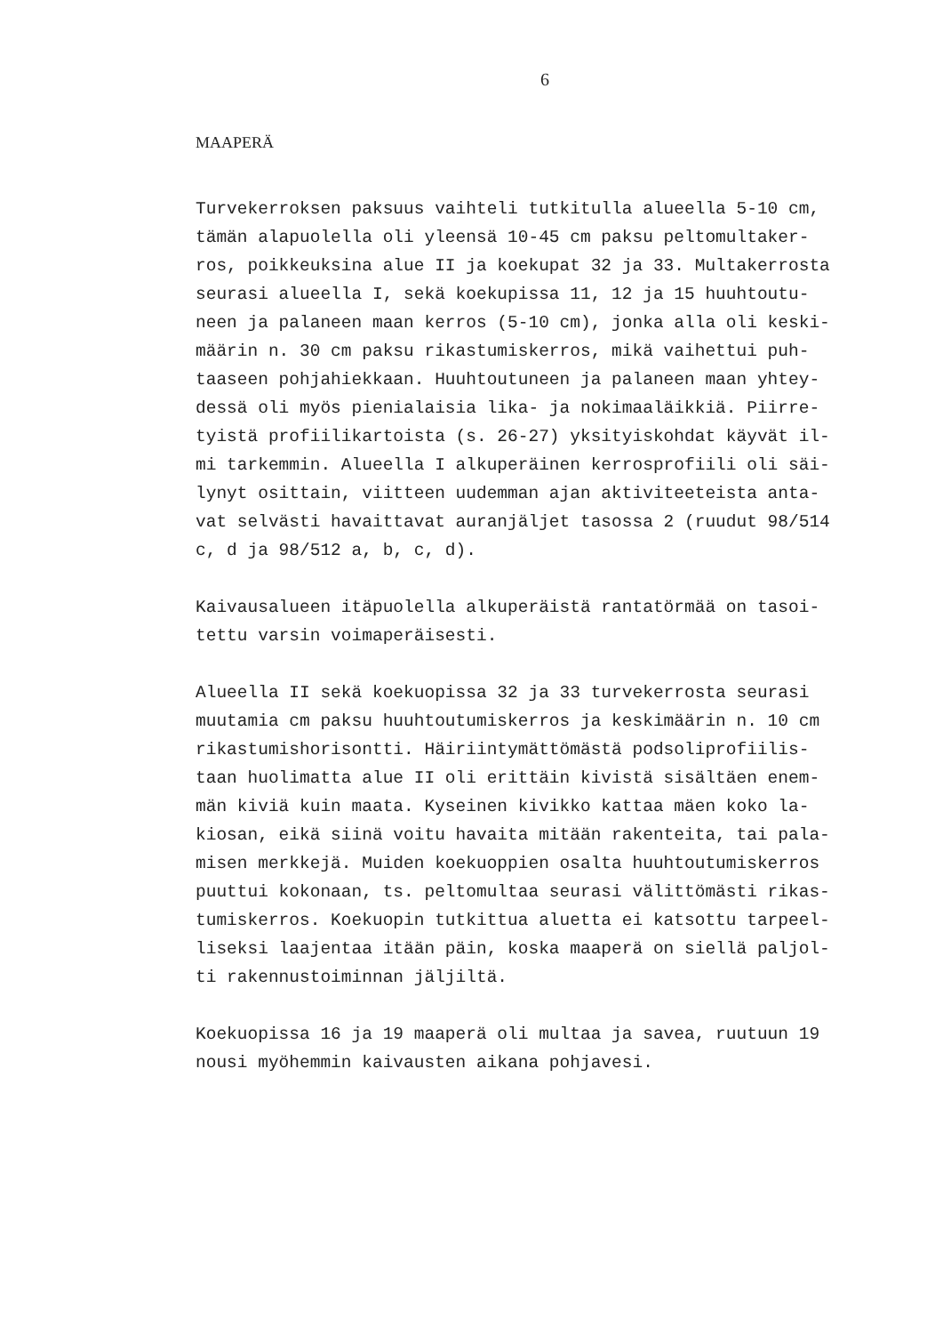6
MAAPERÄ
Turvekerroksen paksuus vaihteli tutkitulla alueella 5-10 cm, tämän alapuolella oli yleensä 10-45 cm paksu peltomultaker- ros, poikkeuksina alue II ja koekupat 32 ja 33. Multakerrosta seurasi alueella I, sekä koekupissa 11, 12 ja 15 huuhtoutu- neen ja palaneen maan kerros (5-10 cm), jonka alla oli keski- määrin n. 30 cm paksu rikastumiskerros, mikä vaihettui puh- taaseen pohjahiekkaan. Huuhtoutuneen ja palaneen maan yhtey- dessä oli myös pienialaisia lika- ja nokimaaläikkiä. Piirre- tyistä profiilikartoista (s. 26-27) yksityiskohdat käyvät il- mi tarkemmin. Alueella I alkuperäinen kerrosprofiili oli säi- lynyt osittain, viitteen uudemman ajan aktiviteeteista anta- vat selvästi havaittavat auranjäljet tasossa 2 (ruudut 98/514 c, d ja 98/512 a, b, c, d).
Kaivausalueen itäpuolella alkuperäistä rantatörmää on tasoi- tettu varsin voimaperäisesti.
Alueella II sekä koekuopissa 32 ja 33 turvekerrosta seurasi muutamia cm paksu huuhtoutumiskerros ja keskimäärin n. 10 cm rikastumishorisontti. Häiriintymättömästä podsoliprofiilis- taan huolimatta alue II oli erittäin kivistä sisältäen enem- män kiviä kuin maata. Kyseinen kivikko kattaa mäen koko la- kiosan, eikä siinä voitu havaita mitään rakenteita, tai pala- misen merkkejä. Muiden koekuoppien osalta huuhtoutumiskerros puuttui kokonaan, ts. peltomultaa seurasi välittömästi rikas- tumiskerros. Koekuopin tutkittua aluetta ei katsottu tarpeel- liseksi laajentaa itään päin, koska maaperä on siellä paljol- ti rakennustoiminnan jäljiltä.
Koekuopissa 16 ja 19 maaperä oli multaa ja savea, ruutuun 19 nousi myöhemmin kaivausten aikana pohjavesi.